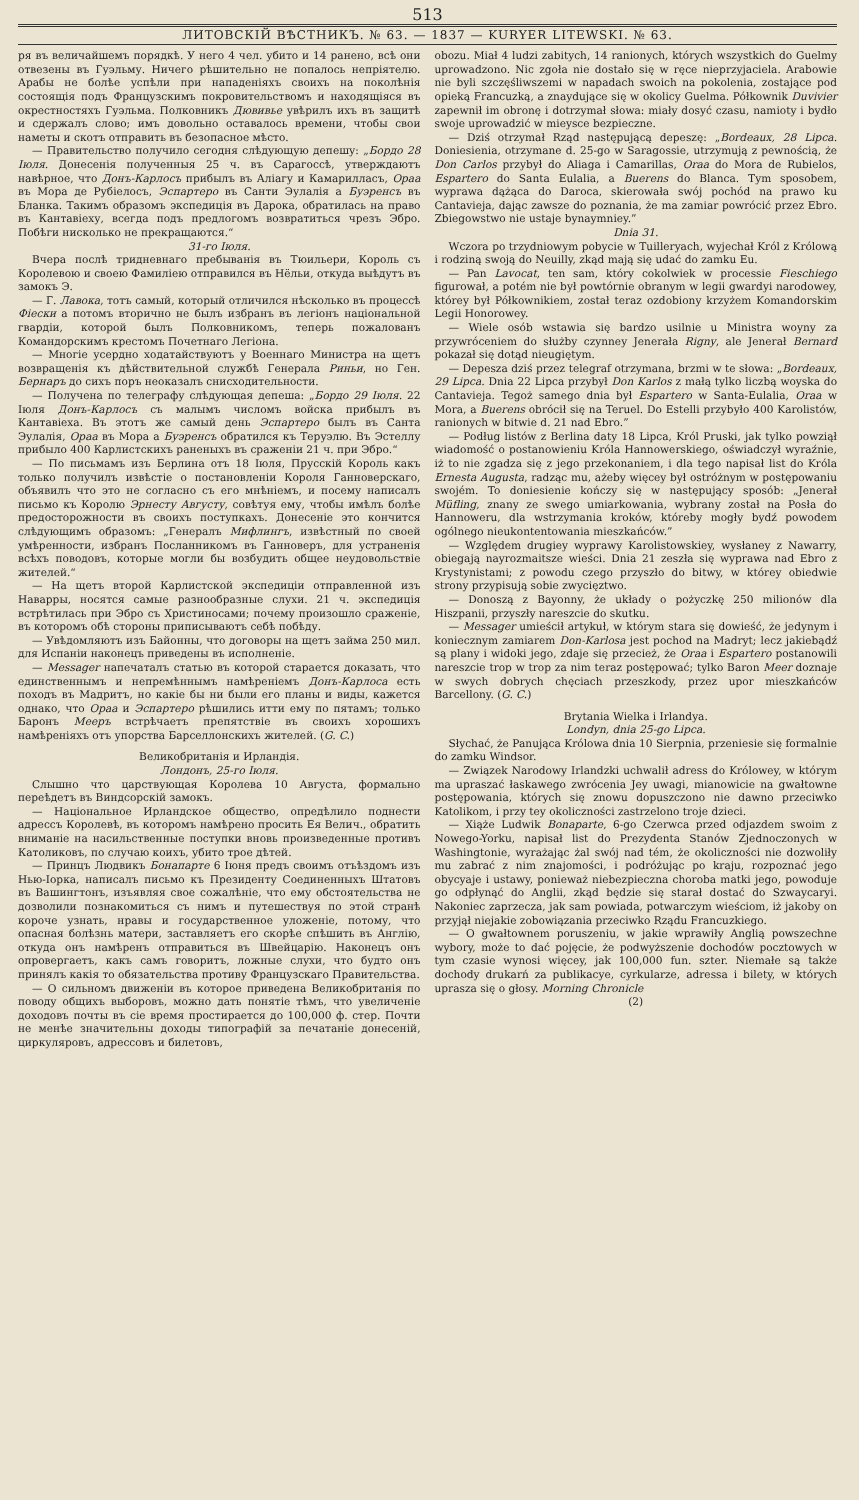513
ЛИТОВСКІЙ ВѢСТНИКЪ. № 63. — 1837 — KURYER LITEWSKI. № 63.
ря въ величайшемъ порядкѣ. У него 4 чел. убито и 14 ранено, всѣ они отвезены въ Гуэльму. Ничего рѣшительно не попалось непріятелю. Арабы не болѣе успѣли при нападеніяхъ своихъ на поколѣнія состоящія подъ Французскимъ покровительствомъ и находящіяся въ окрестностяхъ Гуэльма. Полковникъ Дювивье увѣрилъ ихъ въ защитѣ и сдержалъ слово; имъ довольно оставалось времени, чтобы свои наметы и скотъ отправить въ безопасное мѣсто.
— Правительство получило сегодня слѣдующую депешу: „Бордо 28 Іюля. Донесенія полученныя 25 ч. въ Сарагоссѣ, утверждаютъ навѣрное, что Донъ-Карлосъ прибылъ въ Аліагу и Камарилласъ, Ораа въ Мора де Рубіелосъ, Эспартеро въ Санти Эулалія а Буэренсъ въ Бланка. Такимъ образомъ экспедиція въ Дарока, обратилась на право въ Кантавіеху, всегда подъ предлогомъ возвратиться чрезъ Эбро. Побѣги нисколько не прекращаются.“
31-го Іюля.
Вчера послѣ тридневнаго пребыванія въ Тюильери, Король съ Королевою и своею Фамиліею отправился въ Нёльи, откуда выѣдутъ въ замокъ Э.
— Г. Лавока, тотъ самый, который отличился нѣсколько въ процессѣ Фіески а потомъ вторично не былъ избранъ въ легіонъ національной гвардіи, которой былъ Полковникомъ, теперь пожалованъ Командорскимъ крестомъ Почетнаго Легіона.
— Многіе усердно ходатайствуютъ у Военнаго Министра на щетъ возвращенія къ дѣйствительной службѣ Генерала Риньи, но Ген. Бернаръ до сихъ поръ неоказалъ снисходительности.
— Получена по телеграфу слѣдующая депеша: „Бордо 29 Іюля. 22 Іюля Донъ-Карлосъ съ малымъ числомъ войска прибылъ въ Кантавіеха. Въ этотъ же самый день Эспартеро былъ въ Санта Эулалія, Ораа въ Мора а Буэренсъ обратился къ Теруэлю. Въ Эстеллу прибыло 400 Карлистскихъ раненыхъ въ сраженіи 21 ч. при Эбро.“
— По письмамъ изъ Берлина отъ 18 Іюля, Прусскій Король какъ только получилъ извѣстіе о постановленіи Короля Ганноверскаго, объявилъ что это не согласно съ его мнѣніемъ, и посему написалъ письмо къ Королю Эрнесту Августу, совѣтуя ему, чтобы имѣлъ болѣе предосторожности въ своихъ поступкахъ. Донесеніе это кончится слѣдующимъ образомъ: „Генералъ Мифлингъ, извѣстный по своей умѣренности, избранъ Посланникомъ въ Ганноверъ, для устраненія всѣхъ поводовъ, которые могли бы возбудить общее неудовольствіе жителей.“
— На щетъ второй Карлистской экспедиціи отправленной изъ Наварры, носятся самые разнообразные слухи. 21 ч. экспедиція встрѣтилась при Эбро съ Христиносами; почему произошло сраженіе, въ которомъ обѣ стороны приписываютъ себѣ побѣду.
— Увѣдомляютъ изъ Байонны, что договоры на щетъ займа 250 мил. для Испаніи наконецъ приведены въ исполненіе.
— Messager напечаталъ статью въ которой старается доказать, что единственнымъ и непремѣннымъ намѣреніемъ Донъ-Карлоса есть походъ въ Мадритъ, но какіе бы ни были его планы и виды, кажется однако, что Ораа и Эспартеро рѣшились итти ему по пятамъ; только Баронъ Мееръ встрѣчаетъ препятствіе въ своихъ хорошихъ намѣреніяхъ отъ упорства Барселлонскихъ жителей. (G. C.)
Великобританія и Ирландія.
Лондонъ, 25-го Іюля.
Слышно что царствующая Королева 10 Августа, формально переѣдетъ въ Виндсорскій замокъ.
— Національное Ирландское общество, опредѣлило поднести адрессъ Королевѣ, въ которомъ намѣрено просить Ея Велич., обратить вниманіе на насильственные поступки вновь произведенные противъ Католиковъ, по случаю коихъ, убито трое дѣтей.
— Принцъ Людвикъ Бонапарте 6 Іюня предъ своимъ отъѣздомъ изъ Нью-Іорка, написалъ письмо къ Президенту Соединенныхъ Штатовъ въ Вашингтонъ, изъявляя свое сожалѣніе, что ему обстоятельства не дозволили познакомиться съ нимъ и путешествуя по этой странѣ короче узнать, нравы и государственное уложеніе, потому, что опасная болѣзнь матери, заставляетъ его скорѣе спѣшить въ Англію, откуда онъ намѣренъ отправиться въ Швейцарію. Наконецъ онъ опровергаетъ, какъ самъ говоритъ, ложные слухи, что будто онъ принялъ какія то обязательства противу Французскаго Правительства.
— О сильномъ движеніи въ которое приведена Великобританія по поводу общихъ выборовъ, можно дать понятіе тѣмъ, что увеличеніе доходовъ почты въ сіе время простирается до 100,000 ф. стер. Почти не менѣе значительны доходы типографій за печатаніе донесеній, циркуляровъ, адрессовъ и билетовъ,
obozu. Miał 4 ludzi zabitych, 14 ranionych, których wszystkich do Guelmy uprowadzono. Nic zgoła nie dostało się w ręce nieprzyjaciela. Arabowie nie byli szczęśliwszemi w napadach swoich na pokolenia, zostające pod opieką Francuzką, a znaydujące się w okolicy Guelma. Półkownik Duvivier zapewnił im obronę i dotrzymał słowa: miały dosyć czasu, namioty i bydło swoje uprowadzić w mieysce bezpieczne.
— Dziś otrzymał Rząd następującą depeszę: „Bordeaux, 28 Lipca. Doniesienia, otrzymane d. 25-go w Saragossie, utrzymują z pewnością, że Don Carlos przybył do Aliaga i Camarillas, Oraa do Mora de Rubielos, Espartero do Santa Eulalia, a Buerens do Blanca. Tym sposobem, wyprawa dążąca do Daroca, skierowała swój pochód na prawo ku Cantavieja, dając zawsze do poznania, że ma zamiar powrócić przez Ebro. Zbiegowstwo nie ustaje bynaymniey.”
Dnia 31.
Wczora po trzydniowym pobycie w Tuilleryach, wyjechał Król z Królową i rodziną swoją do Neuilly, zkąd mają się udać do zamku Eu.
— Pan Lavocat, ten sam, który cokolwiek w processie Fieschiego figurował, a potém nie był powtórnie obranym w legii gwardyi narodowey, którey był Półkownikiem, został teraz ozdobiony krzyżem Komandorskim Legii Honorowey.
— Wiele osób wstawia się bardzo usilnie u Ministra woyny za przywróceniem do służby czynney Jenerała Rigny, ale Jenerał Bernard pokazał się dotąd nieugiętym.
— Depesza dziś przez telegraf otrzymana, brzmi w te słowa: „Bordeaux, 29 Lipca. Dnia 22 Lipca przybył Don Karlos z małą tylko liczbą woyska do Cantavieja. Tegoż samego dnia był Espartero w Santa-Eulalia, Oraa w Mora, a Buerens obrócił się na Teruel. Do Estelli przybyło 400 Karolistów, ranionych w bitwie d. 21 nad Ebro.”
— Podług listów z Berlina daty 18 Lipca, Król Pruski, jak tylko powziął wiadomość o postanowieniu Króla Hannowerskiego, oświadczył wyraźnie, iż to nie zgadza się z jego przekonaniem, i dla tego napisał list do Króla Ernesta Augusta, radząc mu, ażeby więcey był ostróżnym w postępowaniu swojém. To doniesienie kończy się w następujący sposób: „Jenerał Müfling, znany ze swego umiarkowania, wybrany został na Posła do Hannoweru, dla wstrzymania kroków, któreby mogły bydź powodem ogólnego nieukontentowania mieszkańców.”
— Względem drugiey wyprawy Karolistowskiey, wysłaney z Nawarry, obiegają nayrozmaitsze wieści. Dnia 21 zeszła się wyprawa nad Ebro z Krystynistami; z powodu czego przyszło do bitwy, w którey obiedwie strony przypisują sobie zwycięztwo.
— Donoszą z Bayonny, że układy o pożyczkę 250 milionów dla Hiszpanii, przyszły nareszcie do skutku.
— Messager umieścił artykuł, w którym stara się dowieść, że jedynym i koniecznym zamiarem Don-Karlosa jest pochod na Madryt; lecz jakiebądź są plany i widoki jego, zdaje się przecież, że Oraa i Espartero postanowili nareszcie trop w trop za nim teraz postępować; tylko Baron Meer doznaje w swych dobrych chęciach przeszkody, przez upor mieszkańców Barcellony. (G. C.)
Brytania Wielka i Irlandya.
Londyn, dnia 25-go Lipca.
Słychać, że Panująca Królowa dnia 10 Sierpnia, przeniesie się formalnie do zamku Windsor.
— Związek Narodowy Irlandzki uchwalił adress do Królowey, w którym ma upraszać łaskawego zwrócenia Jey uwagi, mianowicie na gwałtowne postępowania, których się znowu dopuszczono nie dawno przeciwko Katolikom, i przy tey okoliczności zastrzelono troje dzieci.
— Xiąże Ludwik Bonaparte, 6-go Czerwca przed odjazdem swoim z Nowego-Yorku, napisał list do Prezydenta Stanów Zjednoczonych w Washingtonie, wyrażając żal swój nad tém, że okoliczności nie dozwoliły mu zabrać z nim znajomości, i podróżując po kraju, rozpoznać jego obycyaje i ustawy, ponieważ niebezpieczna choroba matki jego, powoduje go odpłynąć do Anglii, zkąd będzie się starał dostać do Szwaycaryi. Nakoniec zaprzecza, jak sam powiada, potwarczym wieściom, iż jakoby on przyjął niejakie zobowiązania przeciwko Rządu Francuzkiego.
— O gwałtownem poruszeniu, w jakie wprawiły Anglią powszechne wybory, może to dać pojęcie, że podwyższenie dochodów pocztowych w tym czasie wynosi więcey, jak 100,000 fun. szter. Niemałe są także dochody drukarń za publikacye, cyrkularze, adressa i bilety, w których uprasza się o głosy. Morning Chronicle
(2)